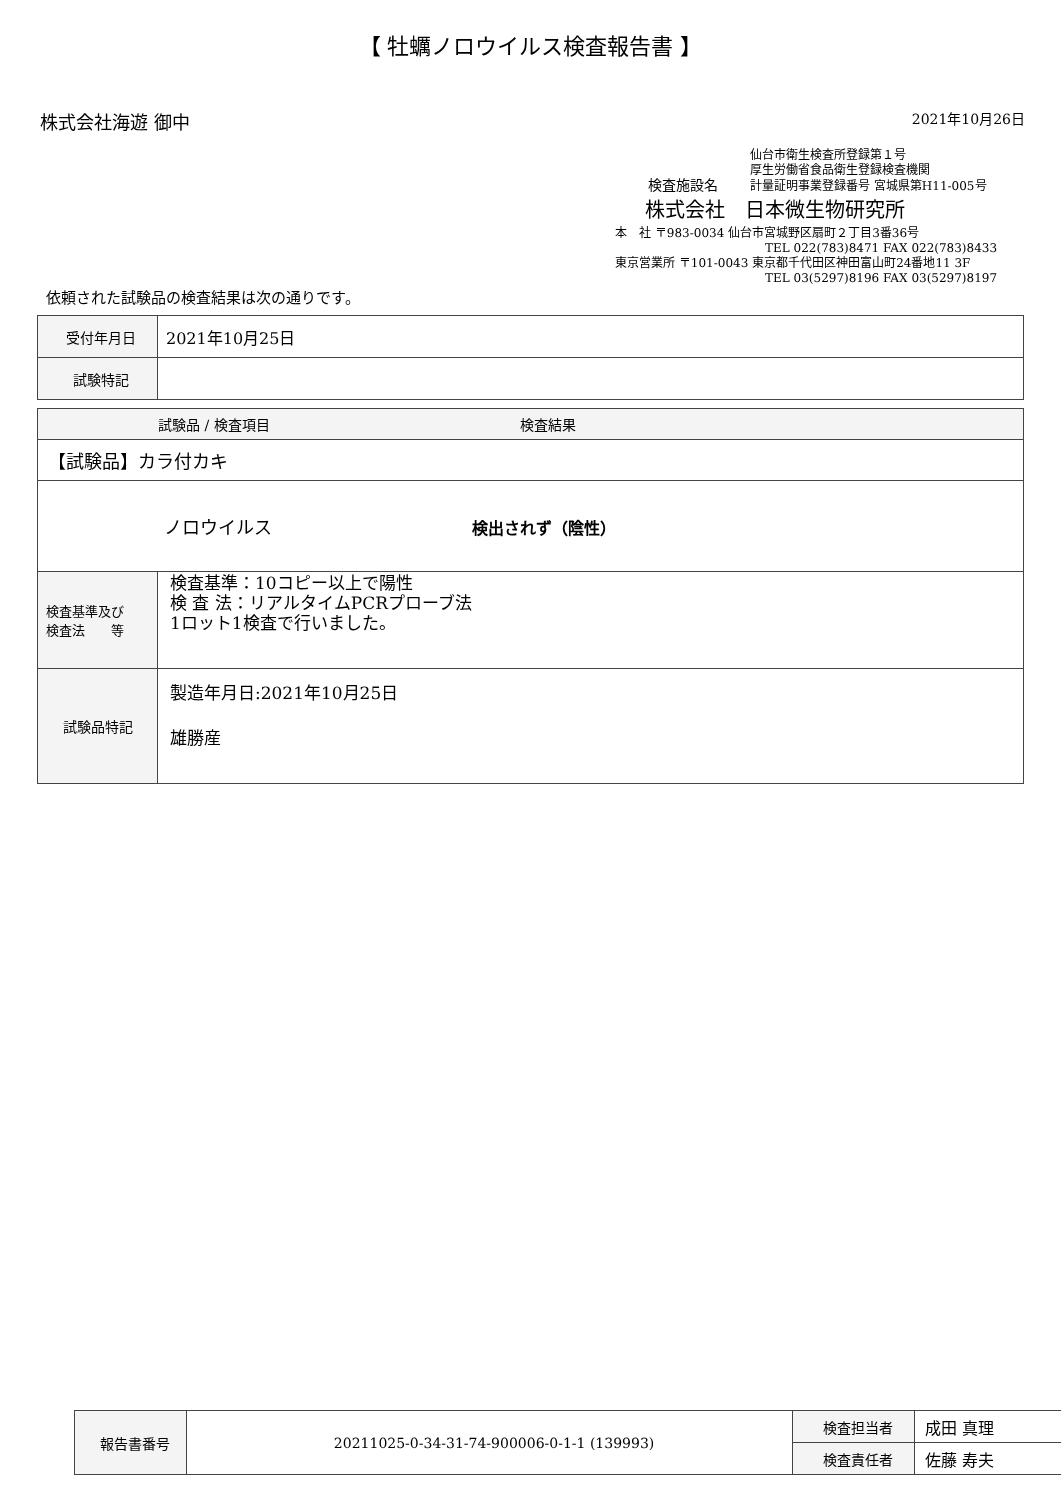【 牡蠣ノロウイルス検査報告書 】
株式会社海遊 御中 2021年10月26日
仙台市衛生検査所登録第１号
厚生労働省食品衛生登録検査機関
検査施設名 計量証明事業登録番号 宮城県第H11-005号
株式会社　日本微生物研究所
本　社 〒983-0034 仙台市宮城野区扇町２丁目3番36号
TEL 022(783)8471 FAX 022(783)8433
東京営業所 〒101-0043 東京都千代田区神田富山町24番地11 3F
TEL 03(5297)8196 FAX 03(5297)8197
依頼された試験品の検査結果は次の通りです。
| 受付年月日 | 2021年10月25日 |
| 試験特記 | |
| 試験品 / 検査項目 検査結果 | |
| --- | --- |
| 【試験品】カラ付カキ | |
| ノロウイルス 検出されず（陰性） | |
| 検査基準及び 検査法 等 | 検査基準：10コピー以上で陽性 検 査 法：リアルタイムPCRプローブ法 1ロット1検査で行いました。 |
| 試験品特記 | 製造年月日:2021年10月25日 雄勝産 |
| 報告書番号 | 20211025-0-34-31-74-900006-0-1-1 (139993) | 検査担当者 | 成田 真理 |
| | | 検査責任者 | 佐藤 寿夫 |